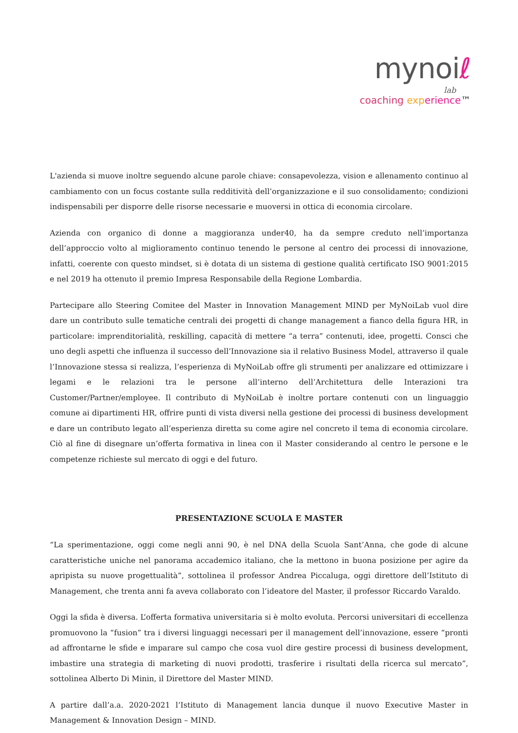mynoiℓ
lab
coaching exp erience™
L'azienda si muove inoltre seguendo alcune parole chiave: consapevolezza, vision e allenamento continuo al cambiamento con un focus costante sulla redditività dell’organizzazione e il suo consolidamento; condizioni indispensabili per disporre delle risorse necessarie e muoversi in ottica di economia circolare.
Azienda con organico di donne a maggioranza under40, ha da sempre creduto nell’importanza dell’approccio volto al miglioramento continuo tenendo le persone al centro dei processi di innovazione, infatti, coerente con questo mindset, si è dotata di un sistema di gestione qualità certificato ISO 9001:2015 e nel 2019 ha ottenuto il premio Impresa Responsabile della Regione Lombardia.
Partecipare allo Steering Comitee del Master in Innovation Management MIND per MyNoiLab vuol dire dare un contributo sulle tematiche centrali dei progetti di change management a fianco della figura HR, in particolare: imprenditorialità, reskilling, capacità di mettere “a terra” contenuti, idee, progetti. Consci che uno degli aspetti che influenza il successo dell’Innovazione sia il relativo Business Model, attraverso il quale l’Innovazione stessa si realizza, l’esperienza di MyNoiLab offre gli strumenti per analizzare ed ottimizzare i legami e le relazioni tra le persone all’interno dell’Architettura delle Interazioni tra Customer/Partner/employee. Il contributo di MyNoiLab è inoltre portare contenuti con un linguaggio comune ai dipartimenti HR, offrire punti di vista diversi nella gestione dei processi di business development e dare un contributo legato all’esperienza diretta su come agire nel concreto il tema di economia circolare. Ciò al fine di disegnare un’offerta formativa in linea con il Master considerando al centro le persone e le competenze richieste sul mercato di oggi e del futuro.
PRESENTAZIONE SCUOLA E MASTER
“La sperimentazione, oggi come negli anni 90, è nel DNA della Scuola Sant’Anna, che gode di alcune caratteristiche uniche nel panorama accademico italiano, che la mettono in buona posizione per agire da apripista su nuove progettualità”, sottolinea il professor Andrea Piccaluga, oggi direttore dell’Istituto di Management, che trenta anni fa aveva collaborato con l’ideatore del Master, il professor Riccardo Varaldo.
Oggi la sfida è diversa. L’offerta formativa universitaria si è molto evoluta. Percorsi universitari di eccellenza promuovono la “fusion” tra i diversi linguaggi necessari per il management dell’innovazione, essere “pronti ad affrontarne le sfide e imparare sul campo che cosa vuol dire gestire processi di business development, imbastire una strategia di marketing di nuovi prodotti, trasferire i risultati della ricerca sul mercato”, sottolinea Alberto Di Minin, il Direttore del Master MIND.
A partire dall’a.a. 2020-2021 l’Istituto di Management lancia dunque il nuovo Executive Master in Management & Innovation Design – MIND.